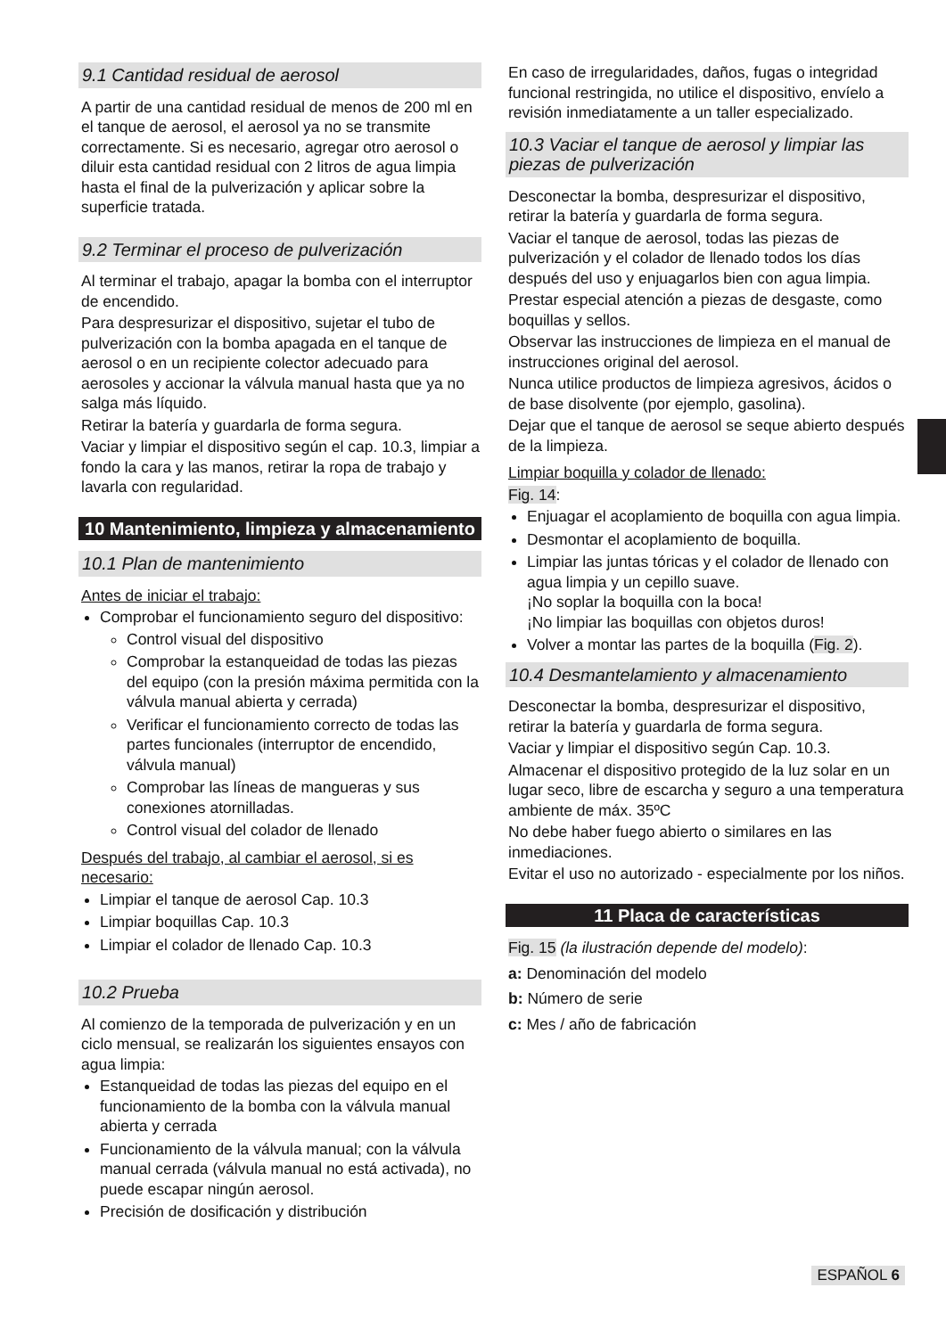9.1 Cantidad residual de aerosol
A partir de una cantidad residual de menos de 200 ml en el tanque de aerosol, el aerosol ya no se transmite correctamente. Si es necesario, agregar otro aerosol o diluir esta cantidad residual con 2 litros de agua limpia hasta el final de la pulverización y aplicar sobre la superficie tratada.
9.2 Terminar el proceso de pulverización
Al terminar el trabajo, apagar la bomba con el interruptor de encendido.
Para despresurizar el dispositivo, sujetar el tubo de pulverización con la bomba apagada en el tanque de aerosol o en un recipiente colector adecuado para aerosoles y accionar la válvula manual hasta que ya no salga más líquido.
Retirar la batería y guardarla de forma segura.
Vaciar y limpiar el dispositivo según el cap. 10.3, limpiar a fondo la cara y las manos, retirar la ropa de trabajo y lavarla con regularidad.
10 Mantenimiento, limpieza y almacenamiento
10.1 Plan de mantenimiento
Antes de iniciar el trabajo:
Comprobar el funcionamiento seguro del dispositivo:
Control visual del dispositivo
Comprobar la estanqueidad de todas las piezas del equipo (con la presión máxima permitida con la válvula manual abierta y cerrada)
Verificar el funcionamiento correcto de todas las partes funcionales (interruptor de encendido, válvula manual)
Comprobar las líneas de mangueras y sus conexiones atornilladas.
Control visual del colador de llenado
Después del trabajo, al cambiar el aerosol, si es necesario:
Limpiar el tanque de aerosol Cap. 10.3
Limpiar boquillas Cap. 10.3
Limpiar el colador de llenado Cap. 10.3
10.2 Prueba
Al comienzo de la temporada de pulverización y en un ciclo mensual, se realizarán los siguientes ensayos con agua limpia:
Estanqueidad de todas las piezas del equipo en el funcionamiento de la bomba con la válvula manual abierta y cerrada
Funcionamiento de la válvula manual; con la válvula manual cerrada (válvula manual no está activada), no puede escapar ningún aerosol.
Precisión de dosificación y distribución
En caso de irregularidades, daños, fugas o integridad funcional restringida, no utilice el dispositivo, envíelo a revisión inmediatamente a un taller especializado.
10.3 Vaciar el tanque de aerosol y limpiar las piezas de pulverización
Desconectar la bomba, despresurizar el dispositivo, retirar la batería y guardarla de forma segura.
Vaciar el tanque de aerosol, todas las piezas de pulverización y el colador de llenado todos los días después del uso y enjuagarlos bien con agua limpia.
Prestar especial atención a piezas de desgaste, como boquillas y sellos.
Observar las instrucciones de limpieza en el manual de instrucciones original del aerosol.
Nunca utilice productos de limpieza agresivos, ácidos o de base disolvente (por ejemplo, gasolina).
Dejar que el tanque de aerosol se seque abierto después de la limpieza.
Limpiar boquilla y colador de llenado:
Fig. 14:
Enjuagar el acoplamiento de boquilla con agua limpia.
Desmontar el acoplamiento de boquilla.
Limpiar las juntas tóricas y el colador de llenado con agua limpia y un cepillo suave.
¡No soplar la boquilla con la boca!
¡No limpiar las boquillas con objetos duros!
Volver a montar las partes de la boquilla (Fig. 2).
10.4 Desmantelamiento y almacenamiento
Desconectar la bomba, despresurizar el dispositivo, retirar la batería y guardarla de forma segura.
Vaciar y limpiar el dispositivo según Cap. 10.3.
Almacenar el dispositivo protegido de la luz solar en un lugar seco, libre de escarcha y seguro a una temperatura ambiente de máx. 35ºC
No debe haber fuego abierto o similares en las inmediaciones.
Evitar el uso no autorizado - especialmente por los niños.
11 Placa de características
Fig. 15 (la ilustración depende del modelo):
a: Denominación del modelo
b: Número de serie
c: Mes / año de fabricación
ESPAÑOL 6